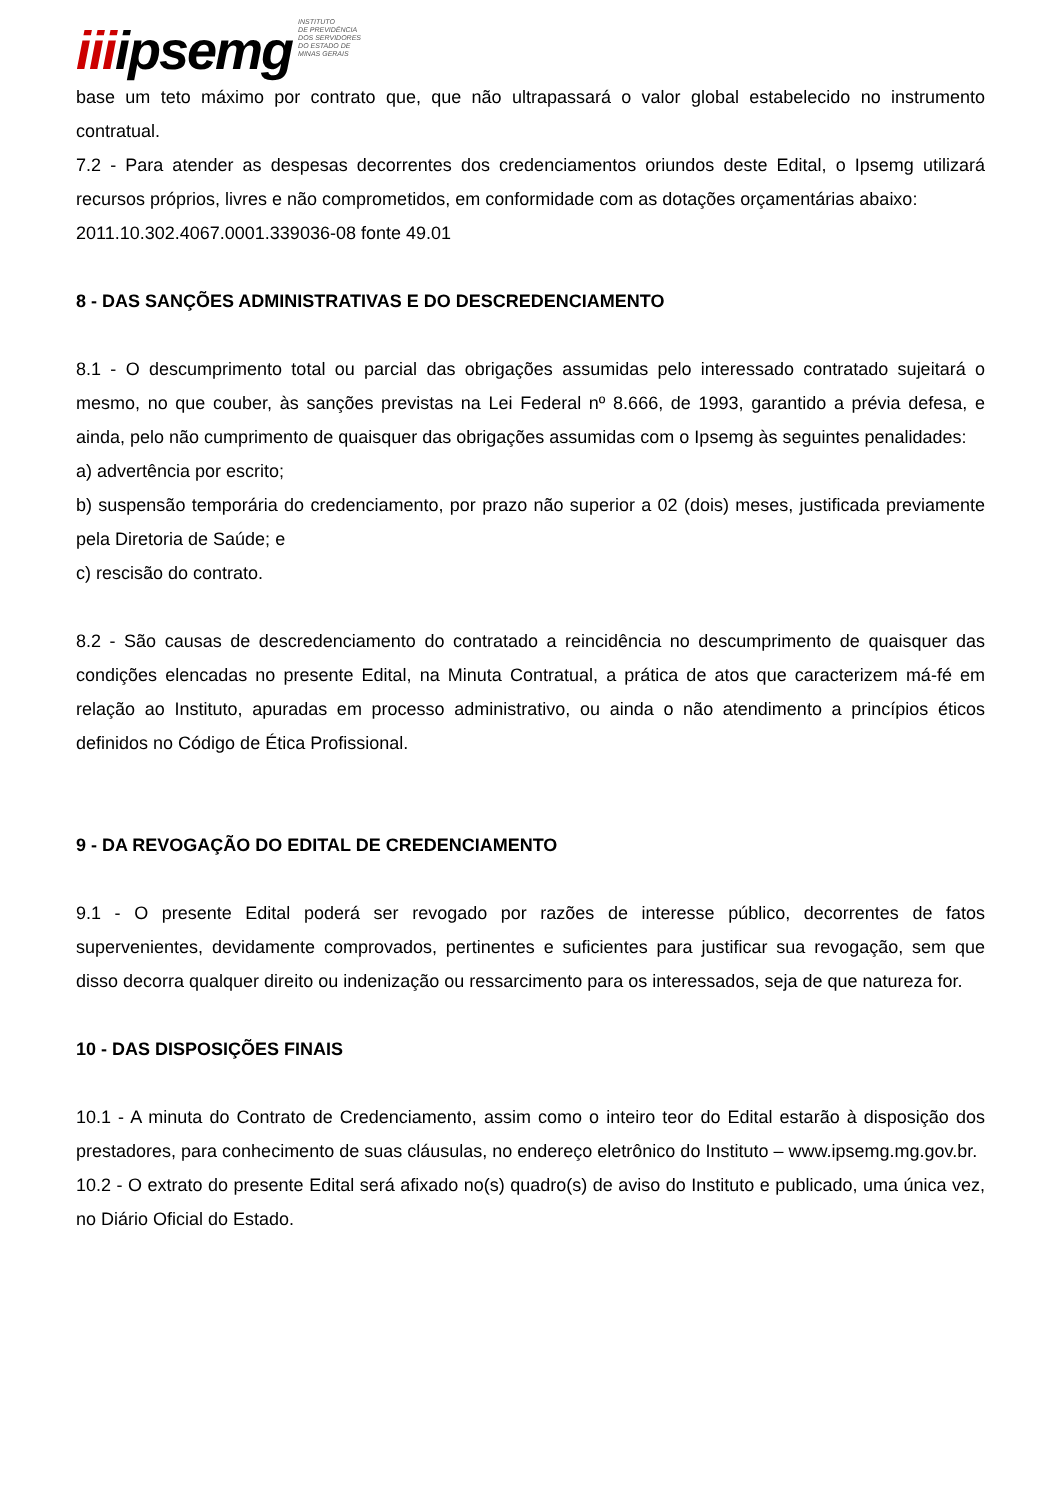iiiipsemg INSTITUTO
DE PREVIDÊNCIA
DOS SERVIDORES
DO ESTADO DE
MINAS GERAIS
base um teto máximo por contrato que, que não ultrapassará o valor global estabelecido no instrumento contratual.
7.2 - Para atender as despesas decorrentes dos credenciamentos oriundos deste Edital, o Ipsemg utilizará recursos próprios, livres e não comprometidos, em conformidade com as dotações orçamentárias abaixo:
2011.10.302.4067.0001.339036-08 fonte 49.01
8 - DAS SANÇÕES ADMINISTRATIVAS E DO DESCREDENCIAMENTO
8.1 - O descumprimento total ou parcial das obrigações assumidas pelo interessado contratado sujeitará o mesmo, no que couber, às sanções previstas na Lei Federal nº 8.666, de 1993, garantido a prévia defesa, e ainda, pelo não cumprimento de quaisquer das obrigações assumidas com o Ipsemg às seguintes penalidades:
a) advertência por escrito;
b) suspensão temporária do credenciamento, por prazo não superior a 02 (dois) meses, justificada previamente pela Diretoria de Saúde; e
c) rescisão do contrato.
8.2 - São causas de descredenciamento do contratado a reincidência no descumprimento de quaisquer das condições elencadas no presente Edital, na Minuta Contratual, a prática de atos que caracterizem má-fé em relação ao Instituto, apuradas em processo administrativo, ou ainda o não atendimento a princípios éticos definidos no Código de Ética Profissional.
9 - DA REVOGAÇÃO DO EDITAL DE CREDENCIAMENTO
9.1 - O presente Edital poderá ser revogado por razões de interesse público, decorrentes de fatos supervenientes, devidamente comprovados, pertinentes e suficientes para justificar sua revogação, sem que disso decorra qualquer direito ou indenização ou ressarcimento para os interessados, seja de que natureza for.
10 - DAS DISPOSIÇÕES FINAIS
10.1 - A minuta do Contrato de Credenciamento, assim como o inteiro teor do Edital estarão à disposição dos prestadores, para conhecimento de suas cláusulas, no endereço eletrônico do Instituto – www.ipsemg.mg.gov.br.
10.2 - O extrato do presente Edital será afixado no(s) quadro(s) de aviso do Instituto e publicado, uma única vez, no Diário Oficial do Estado.